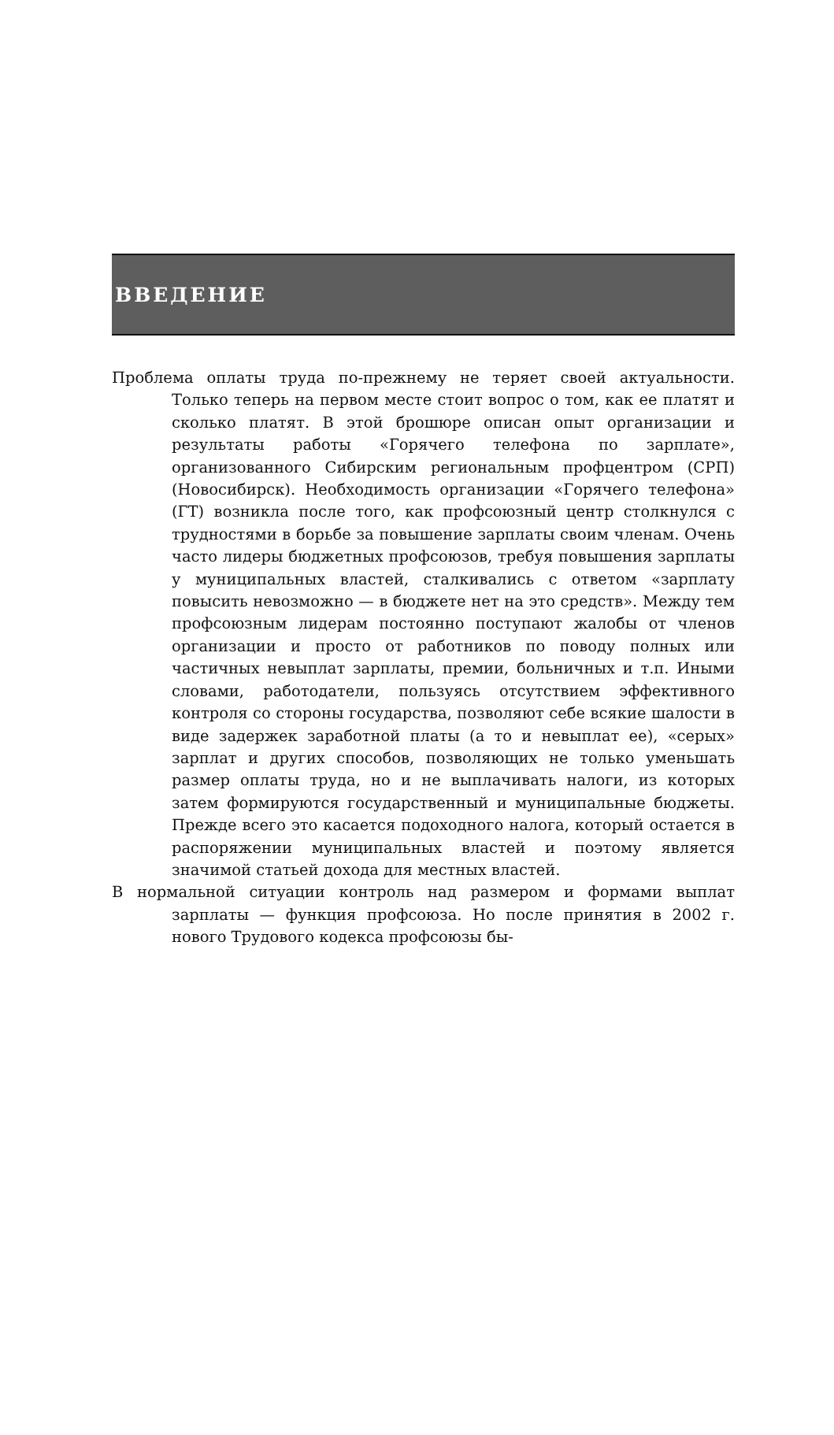ВВЕДЕНИЕ
Проблема оплаты труда по-прежнему не теряет своей актуальности. Только теперь на первом месте стоит вопрос о том, как ее платят и сколько платят. В этой брошюре описан опыт организации и результаты работы «Горячего телефона по зарплате», организованного Сибирским региональным профцентром (СРП) (Новосибирск). Необходимость организации «Горячего телефона» (ГТ) возникла после того, как профсоюзный центр столкнулся с трудностями в борьбе за повышение зарплаты своим членам. Очень часто лидеры бюджетных профсоюзов, требуя повышения зарплаты у муниципальных властей, сталкивались с ответом «зарплату повысить невозможно — в бюджете нет на это средств». Между тем профсоюзным лидерам постоянно поступают жалобы от членов организации и просто от работников по поводу полных или частичных невыплат зарплаты, премии, больничных и т.п. Иными словами, работодатели, пользуясь отсутствием эффективного контроля со стороны государства, позволяют себе всякие шалости в виде задержек заработной платы (а то и невыплат ее), «серых» зарплат и других способов, позволяющих не только уменьшать размер оплаты труда, но и не выплачивать налоги, из которых затем формируются государственный и муниципальные бюджеты. Прежде всего это касается подоходного налога, который остается в распоряжении муниципальных властей и поэтому является значимой статьей дохода для местных властей.
В нормальной ситуации контроль над размером и формами выплат зарплаты — функция профсоюза. Но после принятия в 2002 г. нового Трудового кодекса профсоюзы бы-